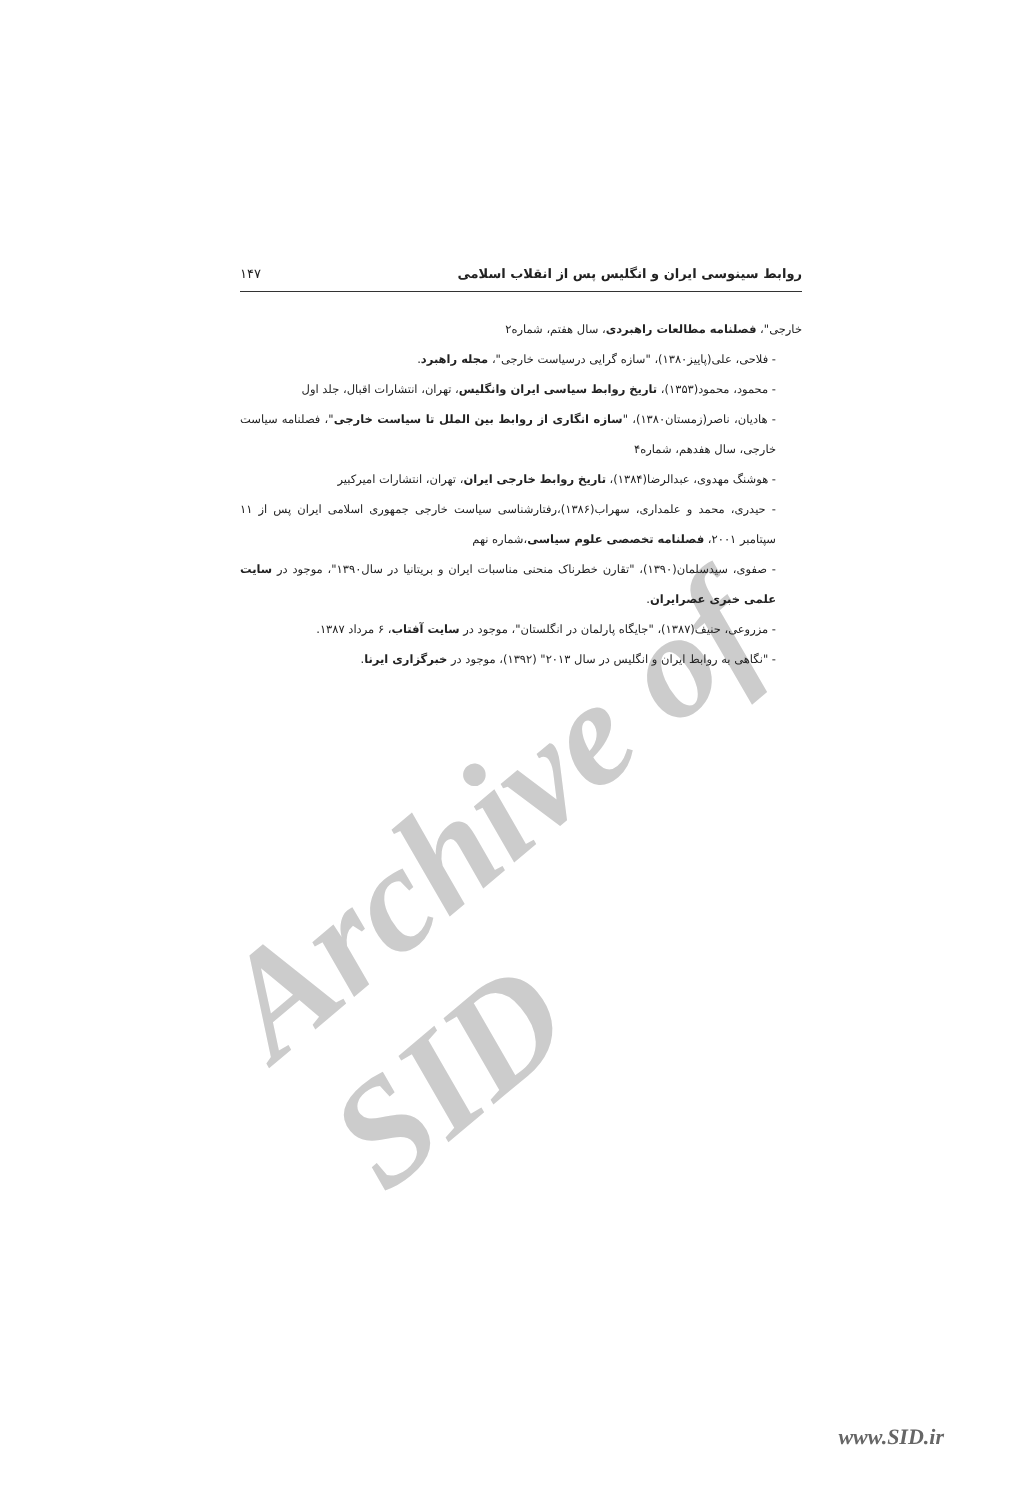Archive of SID
روابط سینوسی ایران و انگلیس پس از انقلاب اسلامی ۱۴۷
خارجی"، فصلنامه مطالعات راهبردی، سال هفتم، شماره۲
- فلاحی، علی(پاییز۱۳۸۰)، "سازه گرایی درسیاست خارجی"، مجله راهبرد.
- محمود، محمود(۱۳۵۳)، تاریخ روابط سیاسی ایران وانگلیس، تهران، انتشارات اقبال، جلد اول
- هادیان، ناصر(زمستان۱۳۸۰)، "سازه انگاری از روابط بین الملل تا سیاست خارجی"، فصلنامه سیاست خارجی، سال هفدهم، شماره۴
- هوشنگ مهدوی، عبدالرضا(۱۳۸۴)، تاریخ روابط خارجی ایران، تهران، انتشارات امیرکبیر
- حیدری، محمد و علمداری، سهراب(۱۳۸۶)،رفتارشناسی سیاست خارجی جمهوری اسلامی ایران پس از ۱۱ سپتامبر ۲۰۰۱، فصلنامه تخصصی علوم سیاسی،شماره نهم
- صفوی، سیدسلمان(۱۳۹۰)، "تقارن خطرناک منحنی مناسبات ایران و بریتانیا در سال۱۳۹۰"، موجود در سایت علمی خبری عصرایران.
- مزروعی، حنیف(۱۳۸۷)، "جایگاه پارلمان در انگلستان"، موجود در سایت آفتاب، ۶ مرداد ۱۳۸۷.
- "نگاهی به روابط ایران و انگلیس در سال ۲۰۱۳" (۱۳۹۲)، موجود در خبرگزاری ایرنا.
www.SID.ir